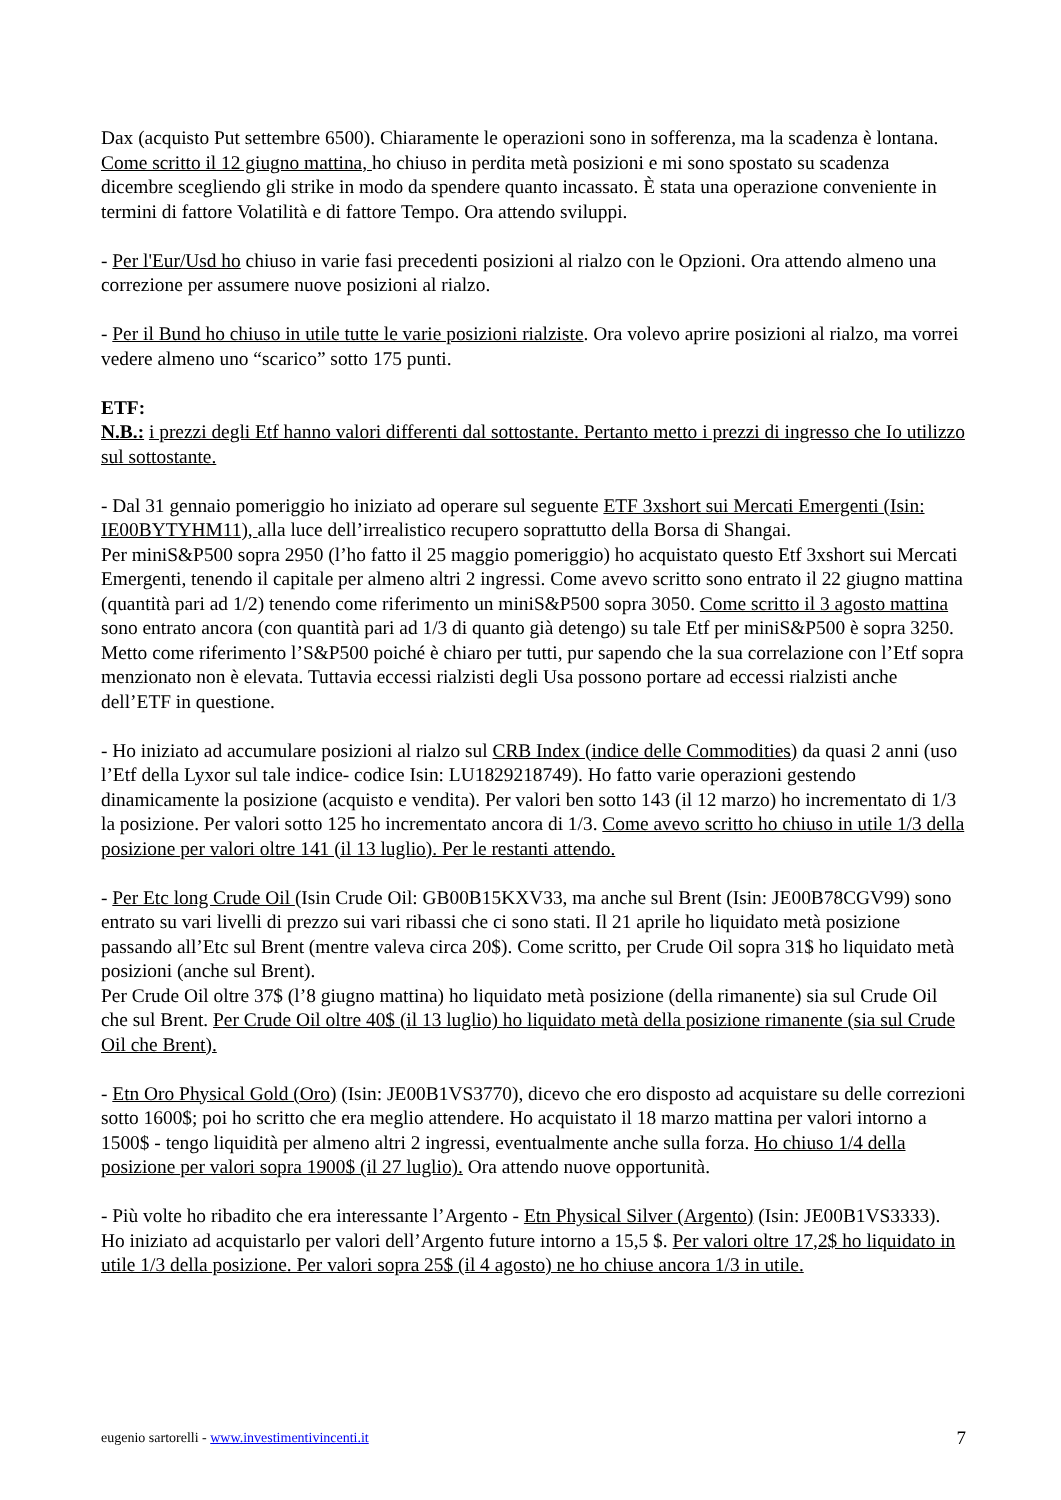Dax (acquisto Put settembre 6500). Chiaramente le operazioni sono in sofferenza, ma la scadenza è lontana. Come scritto il 12 giugno mattina, ho chiuso in perdita metà posizioni e mi sono spostato su scadenza dicembre scegliendo gli strike in modo da spendere quanto incassato. È stata una operazione conveniente in termini di fattore Volatilità e di fattore Tempo. Ora attendo sviluppi.
- Per l'Eur/Usd ho chiuso in varie fasi precedenti posizioni al rialzo con le Opzioni. Ora attendo almeno una correzione per assumere nuove posizioni al rialzo.
- Per il Bund ho chiuso in utile tutte le varie posizioni rialziste. Ora volevo aprire posizioni al rialzo, ma vorrei vedere almeno uno “scarico” sotto 175 punti.
ETF:
N.B.: i prezzi degli Etf hanno valori differenti dal sottostante. Pertanto metto i prezzi di ingresso che Io utilizzo sul sottostante.
- Dal 31 gennaio pomeriggio ho iniziato ad operare sul seguente ETF 3xshort sui Mercati Emergenti (Isin: IE00BYTYHM11), alla luce dell’irrealistico recupero soprattutto della Borsa di Shangai.
Per miniS&P500 sopra 2950 (l’ho fatto il 25 maggio pomeriggio) ho acquistato questo Etf 3xshort sui Mercati Emergenti, tenendo il capitale per almeno altri 2 ingressi. Come avevo scritto sono entrato il 22 giugno mattina (quantità pari ad 1/2) tenendo come riferimento un miniS&P500 sopra 3050. Come scritto il 3 agosto mattina sono entrato ancora (con quantità pari ad 1/3 di quanto già detengo) su tale Etf per miniS&P500 è sopra 3250.
Metto come riferimento l’S&P500 poiché è chiaro per tutti, pur sapendo che la sua correlazione con l’Etf sopra menzionato non è elevata. Tuttavia eccessi rialzisti degli Usa possono portare ad eccessi rialzisti anche dell’ETF in questione.
- Ho iniziato ad accumulare posizioni al rialzo sul CRB Index (indice delle Commodities) da quasi 2 anni (uso l’Etf della Lyxor sul tale indice- codice Isin: LU1829218749). Ho fatto varie operazioni gestendo dinamicamente la posizione (acquisto e vendita). Per valori ben sotto 143 (il 12 marzo) ho incrementato di 1/3 la posizione. Per valori sotto 125 ho incrementato ancora di 1/3. Come avevo scritto ho chiuso in utile 1/3 della posizione per valori oltre 141 (il 13 luglio). Per le restanti attendo.
- Per Etc long Crude Oil (Isin Crude Oil: GB00B15KXV33, ma anche sul Brent (Isin: JE00B78CGV99) sono entrato su vari livelli di prezzo sui vari ribassi che ci sono stati. Il 21 aprile ho liquidato metà posizione passando all’Etc sul Brent (mentre valeva circa 20$). Come scritto, per Crude Oil sopra 31$ ho liquidato metà posizioni (anche sul Brent).
Per Crude Oil oltre 37$ (l’8 giugno mattina) ho liquidato metà posizione (della rimanente) sia sul Crude Oil che sul Brent. Per Crude Oil oltre 40$ (il 13 luglio) ho liquidato metà della posizione rimanente (sia sul Crude Oil che Brent).
- Etn Oro Physical Gold (Oro) (Isin: JE00B1VS3770), dicevo che ero disposto ad acquistare su delle correzioni sotto 1600$; poi ho scritto che era meglio attendere. Ho acquistato il 18 marzo mattina per valori intorno a 1500$ - tengo liquidità per almeno altri 2 ingressi, eventualmente anche sulla forza. Ho chiuso 1/4 della posizione per valori sopra 1900$ (il 27 luglio). Ora attendo nuove opportunità.
- Più volte ho ribadito che era interessante l’Argento - Etn Physical Silver (Argento) (Isin: JE00B1VS3333). Ho iniziato ad acquistarlo per valori dell’Argento future intorno a 15,5 $. Per valori oltre 17,2$ ho liquidato in utile 1/3 della posizione. Per valori sopra 25$ (il 4 agosto) ne ho chiuse ancora 1/3 in utile.
eugenio sartorelli - www.investimentivincenti.it 7